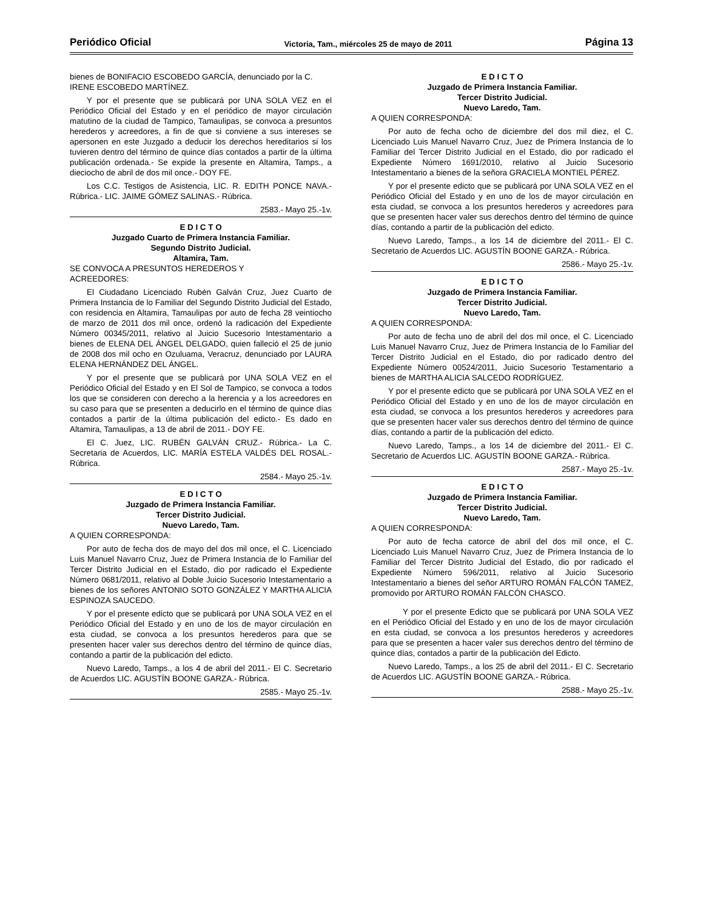Periódico Oficial Victoria, Tam., miércoles 25 de mayo de 2011 Página 13
bienes de BONIFACIO ESCOBEDO GARCÍA, denunciado por la C. IRENE ESCOBEDO MARTÍNEZ.
Y por el presente que se publicará por UNA SOLA VEZ en el Periódico Oficial del Estado y en el periódico de mayor circulación matutino de la ciudad de Tampico, Tamaulipas, se convoca a presuntos herederos y acreedores, a fin de que si conviene a sus intereses se apersonen en este Juzgado a deducir los derechos hereditarios si los tuvieren dentro del término de quince días contados a partir de la última publicación ordenada.- Se expide la presente en Altamira, Tamps., a dieciocho de abril de dos mil once.- DOY FE.
Los C.C. Testigos de Asistencia, LIC. R. EDITH PONCE NAVA.- Rúbrica.- LIC. JAIME GÓMEZ SALINAS.- Rúbrica.
2583.- Mayo 25.-1v.
E D I C T O
Juzgado Cuarto de Primera Instancia Familiar.
Segundo Distrito Judicial.
Altamira, Tam.
SE CONVOCA A PRESUNTOS HEREDEROS Y
ACREEDORES:
El Ciudadano Licenciado Rubén Galván Cruz, Juez Cuarto de Primera Instancia de lo Familiar del Segundo Distrito Judicial del Estado, con residencia en Altamira, Tamaulipas por auto de fecha 28 veintiocho de marzo de 2011 dos mil once, ordenó la radicación del Expediente Número 00345/2011, relativo al Juicio Sucesorio Intestamentario a bienes de ELENA DEL ÁNGEL DELGADO, quien falleció el 25 de junio de 2008 dos mil ocho en Ozuluama, Veracruz, denunciado por LAURA ELENA HERNÁNDEZ DEL ÁNGEL.
Y por el presente que se publicará por UNA SOLA VEZ en el Periódico Oficial del Estado y en El Sol de Tampico, se convoca a todos los que se consideren con derecho a la herencia y a los acreedores en su caso para que se presenten a deducirlo en el término de quince días contados a partir de la última publicación del edicto.- Es dado en Altamira, Tamaulipas, a 13 de abril de 2011.- DOY FE.
El C. Juez, LIC. RUBÉN GALVÁN CRUZ.- Rúbrica.- La C. Secretaria de Acuerdos, LIC. MARÍA ESTELA VALDÉS DEL ROSAL.- Rúbrica.
2584.- Mayo 25.-1v.
E D I C T O
Juzgado de Primera Instancia Familiar.
Tercer Distrito Judicial.
Nuevo Laredo, Tam.
A QUIEN CORRESPONDA:
Por auto de fecha dos de mayo del dos mil once, el C. Licenciado Luis Manuel Navarro Cruz, Juez de Primera Instancia de lo Familiar del Tercer Distrito Judicial en el Estado, dio por radicado el Expediente Número 0681/2011, relativo al Doble Juicio Sucesorio Intestamentario a bienes de los señores ANTONIO SOTO GONZÁLEZ Y MARTHA ALICIA ESPINOZA SAUCEDO.
Y por el presente edicto que se publicará por UNA SOLA VEZ en el Periódico Oficial del Estado y en uno de los de mayor circulación en esta ciudad, se convoca a los presuntos herederos para que se presenten hacer valer sus derechos dentro del término de quince días, contando a partir de la publicación del edicto.
Nuevo Laredo, Tamps., a los 4 de abril del 2011.- El C. Secretario de Acuerdos LIC. AGUSTÍN BOONE GARZA.- Rúbrica.
2585.- Mayo 25.-1v.
E D I C T O
Juzgado de Primera Instancia Familiar.
Tercer Distrito Judicial.
Nuevo Laredo, Tam.
A QUIEN CORRESPONDA:
Por auto de fecha ocho de diciembre del dos mil diez, el C. Licenciado Luis Manuel Navarro Cruz, Juez de Primera Instancia de lo Familiar del Tercer Distrito Judicial en el Estado, dio por radicado el Expediente Número 1691/2010, relativo al Juicio Sucesorio Intestamentario a bienes de la señora GRACIELA MONTIEL PÉREZ.
Y por el presente edicto que se publicará por UNA SOLA VEZ en el Periódico Oficial del Estado y en uno de los de mayor circulación en esta ciudad, se convoca a los presuntos herederos y acreedores para que se presenten hacer valer sus derechos dentro del término de quince días, contando a partir de la publicación del edicto.
Nuevo Laredo, Tamps., a los 14 de diciembre del 2011.- El C. Secretario de Acuerdos LIC. AGUSTÍN BOONE GARZA.- Rúbrica.
2586.- Mayo 25.-1v.
E D I C T O
Juzgado de Primera Instancia Familiar.
Tercer Distrito Judicial.
Nuevo Laredo, Tam.
A QUIEN CORRESPONDA:
Por auto de fecha uno de abril del dos mil once, el C. Licenciado Luis Manuel Navarro Cruz, Juez de Primera Instancia de lo Familiar del Tercer Distrito Judicial en el Estado, dio por radicado dentro del Expediente Número 00524/2011, Juicio Sucesorio Testamentario a bienes de MARTHA ALICIA SALCEDO RODRÍGUEZ.
Y por el presente edicto que se publicará por UNA SOLA VEZ en el Periódico Oficial del Estado y en uno de los de mayor circulación en esta ciudad, se convoca a los presuntos herederos y acreedores para que se presenten hacer valer sus derechos dentro del término de quince días, contando a partir de la publicación del edicto.
Nuevo Laredo, Tamps., a los 14 de diciembre del 2011.- El C. Secretario de Acuerdos LIC. AGUSTÍN BOONE GARZA.- Rúbrica.
2587.- Mayo 25.-1v.
E D I C T O
Juzgado de Primera Instancia Familiar.
Tercer Distrito Judicial.
Nuevo Laredo, Tam.
A QUIEN CORRESPONDA:
Por auto de fecha catorce de abril del dos mil once, el C. Licenciado Luis Manuel Navarro Cruz, Juez de Primera Instancia de lo Familiar del Tercer Distrito Judicial del Estado, dio por radicado el Expediente Número 596/2011, relativo al Juicio Sucesorio Intestamentario a bienes del señor ARTURO ROMÁN FALCÓN TAMEZ, promovido por ARTURO ROMÁN FALCÓN CHASCO.
Y por el presente Edicto que se publicará por UNA SOLA VEZ en el Periódico Oficial del Estado y en uno de los de mayor circulación en esta ciudad, se convoca a los presuntos herederos y acreedores para que se presenten a hacer valer sus derechos dentro del término de quince días, contados a partir de la publicación del Edicto.
Nuevo Laredo, Tamps., a los 25 de abril del 2011.- El C. Secretario de Acuerdos LIC. AGUSTÍN BOONE GARZA.- Rúbrica.
2588.- Mayo 25.-1v.